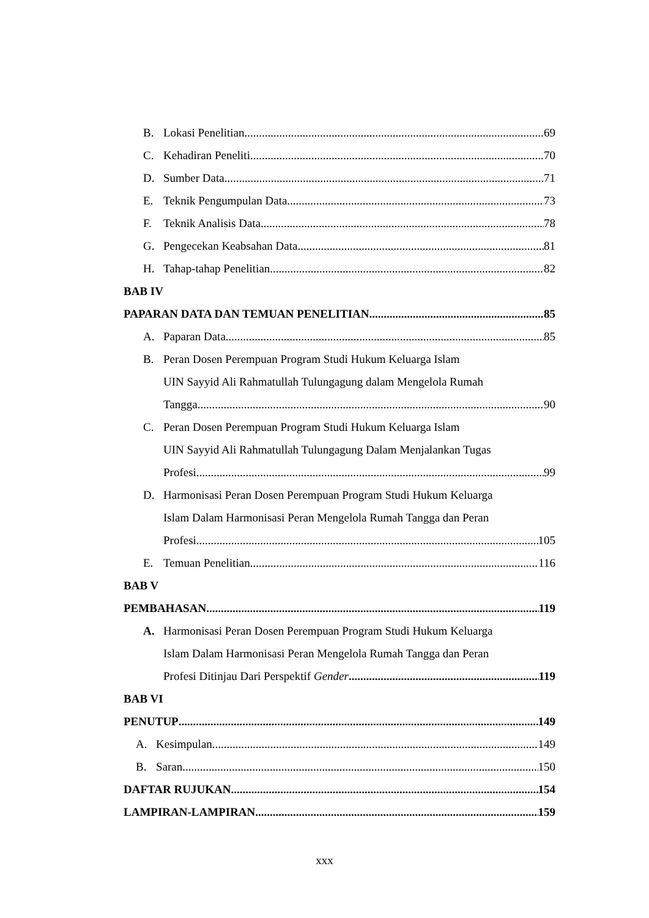B. Lokasi Penelitian 69
C. Kehadiran Peneliti 70
D. Sumber Data 71
E. Teknik Pengumpulan Data 73
F. Teknik Analisis Data 78
G. Pengecekan Keabsahan Data 81
H. Tahap-tahap Penelitian 82
BAB IV
PAPARAN DATA DAN TEMUAN PENELITIAN 85
A. Paparan Data 85
B. Peran Dosen Perempuan Program Studi Hukum Keluarga Islam
UIN Sayyid Ali Rahmatullah Tulungagung dalam Mengelola Rumah
Tangga 90
C. Peran Dosen Perempuan Program Studi Hukum Keluarga Islam
UIN Sayyid Ali Rahmatullah Tulungagung Dalam Menjalankan Tugas
Profesi 99
D. Harmonisasi Peran Dosen Perempuan Program Studi Hukum Keluarga
Islam Dalam Harmonisasi Peran Mengelola Rumah Tangga dan Peran
Profesi 105
E. Temuan Penelitian 116
BAB V
PEMBAHASAN 119
A. Harmonisasi Peran Dosen Perempuan Program Studi Hukum Keluarga
Islam Dalam Harmonisasi Peran Mengelola Rumah Tangga dan Peran
Profesi Ditinjau Dari Perspektif Gender 119
BAB VI
PENUTUP 149
A. Kesimpulan 149
B. Saran 150
DAFTAR RUJUKAN 154
LAMPIRAN-LAMPIRAN 159
xxx